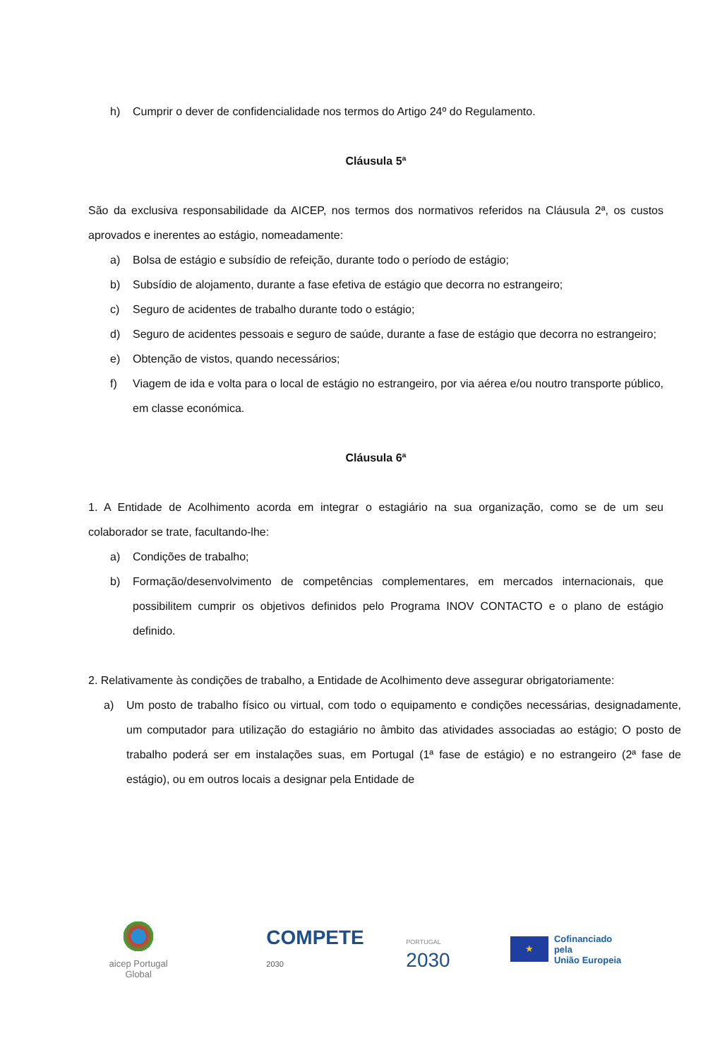h) Cumprir o dever de confidencialidade nos termos do Artigo 24º do Regulamento.
Cláusula 5ª
São da exclusiva responsabilidade da AICEP, nos termos dos normativos referidos na Cláusula 2ª, os custos aprovados e inerentes ao estágio, nomeadamente:
a) Bolsa de estágio e subsídio de refeição, durante todo o período de estágio;
b) Subsídio de alojamento, durante a fase efetiva de estágio que decorra no estrangeiro;
c) Seguro de acidentes de trabalho durante todo o estágio;
d) Seguro de acidentes pessoais e seguro de saúde, durante a fase de estágio que decorra no estrangeiro;
e) Obtenção de vistos, quando necessários;
f) Viagem de ida e volta para o local de estágio no estrangeiro, por via aérea e/ou noutro transporte público, em classe económica.
Cláusula 6ª
1. A Entidade de Acolhimento acorda em integrar o estagiário na sua organização, como se de um seu colaborador se trate, facultando-lhe:
a) Condições de trabalho;
b) Formação/desenvolvimento de competências complementares, em mercados internacionais, que possibilitem cumprir os objetivos definidos pelo Programa INOV CONTACTO e o plano de estágio definido.
2. Relativamente às condições de trabalho, a Entidade de Acolhimento deve assegurar obrigatoriamente:
a) Um posto de trabalho físico ou virtual, com todo o equipamento e condições necessárias, designadamente, um computador para utilização do estagiário no âmbito das atividades associadas ao estágio; O posto de trabalho poderá ser em instalações suas, em Portugal (1ª fase de estágio) e no estrangeiro (2ª fase de estágio), ou em outros locais a designar pela Entidade de
aicep Portugal Global
COMPETE 2030
PORTUGAL 2030
★
Cofinanciado pela
União Europeia